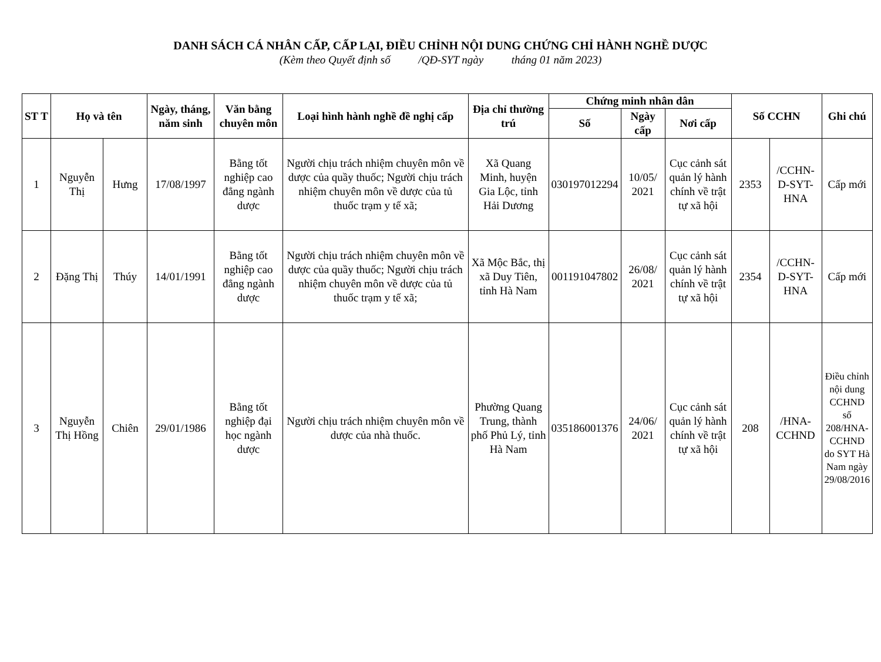DANH SÁCH CÁ NHÂN CẤP, CẤP LẠI, ĐIỀU CHỈNH NỘI DUNG CHỨNG CHỈ HÀNH NGHỀ DƯỢC
(Kèm theo Quyết định số /QĐ-SYT ngày tháng 01 năm 2023)
| ST T | Họ và tên | | Ngày, tháng, năm sinh | Văn bằng chuyên môn | Loại hình hành nghề đề nghị cấp | Địa chỉ thường trú | Chứng minh nhân dân | | | Số CCHN | | Ghi chú |
| --- | --- | --- | --- | --- | --- | --- | --- | --- | --- | --- | --- | --- |
| | | | | | | | Số | Ngày cấp | Nơi cấp | | | |
| 1 | Nguyễn Thị | Hưng | 17/08/1997 | Bằng tốt nghiệp cao đẳng ngành dược | Người chịu trách nhiệm chuyên môn về dược của quầy thuốc; Người chịu trách nhiệm chuyên môn về dược của tủ thuốc trạm y tế xã; | Xã Quang Minh, huyện Gia Lộc, tỉnh Hải Dương | 030197012294 | 10/05/ 2021 | Cục cảnh sát quản lý hành chính về trật tự xã hội | 2353 | /CCHN-D-SYT-HNA | Cấp mới |
| 2 | Đặng Thị | Thúy | 14/01/1991 | Bằng tốt nghiệp cao đẳng ngành dược | Người chịu trách nhiệm chuyên môn về dược của quầy thuốc; Người chịu trách nhiệm chuyên môn về dược của tủ thuốc trạm y tế xã; | Xã Mộc Bắc, thị xã Duy Tiên, tỉnh Hà Nam | 001191047802 | 26/08/ 2021 | Cục cảnh sát quản lý hành chính về trật tự xã hội | 2354 | /CCHN-D-SYT-HNA | Cấp mới |
| 3 | Nguyễn Thị Hồng | Chiên | 29/01/1986 | Bằng tốt nghiệp đại học ngành dược | Người chịu trách nhiệm chuyên môn về dược của nhà thuốc. | Phường Quang Trung, thành phố Phủ Lý, tỉnh Hà Nam | 035186001376 | 24/06/ 2021 | Cục cảnh sát quản lý hành chính về trật tự xã hội | 208 | /HNA-CCHND | Điều chỉnh nội dung CCHND số 208/HNA-CCHND do SYT Hà Nam ngày 29/08/2016 |